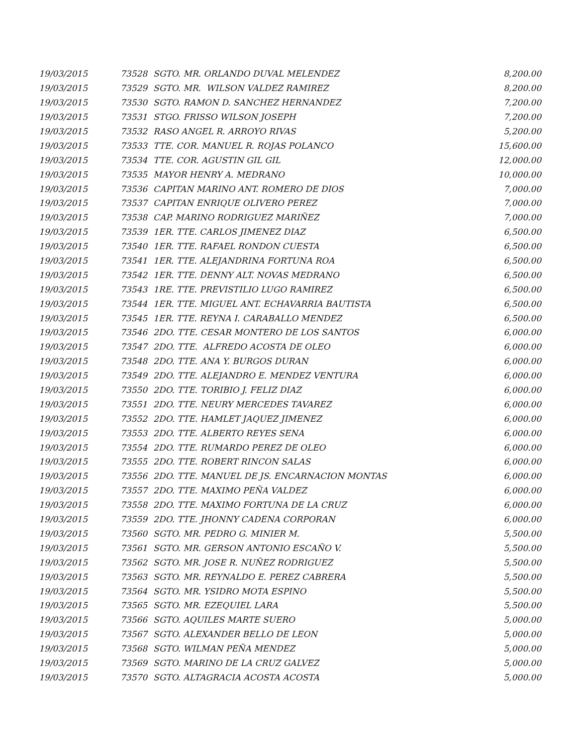| 19/03/2015 | 73528 | SGTO. MR. ORLANDO DUVAL MELENDEZ | 8,200.00 |
| 19/03/2015 | 73529 | SGTO. MR. WILSON VALDEZ RAMIREZ | 8,200.00 |
| 19/03/2015 | 73530 | SGTO. RAMON D. SANCHEZ HERNANDEZ | 7,200.00 |
| 19/03/2015 | 73531 | STGO. FRISSO WILSON JOSEPH | 7,200.00 |
| 19/03/2015 | 73532 | RASO ANGEL R. ARROYO RIVAS | 5,200.00 |
| 19/03/2015 | 73533 | TTE. COR. MANUEL R. ROJAS POLANCO | 15,600.00 |
| 19/03/2015 | 73534 | TTE. COR. AGUSTIN GIL GIL | 12,000.00 |
| 19/03/2015 | 73535 | MAYOR HENRY A. MEDRANO | 10,000.00 |
| 19/03/2015 | 73536 | CAPITAN MARINO ANT. ROMERO DE DIOS | 7,000.00 |
| 19/03/2015 | 73537 | CAPITAN ENRIQUE OLIVERO PEREZ | 7,000.00 |
| 19/03/2015 | 73538 | CAP. MARINO RODRIGUEZ MARIÑEZ | 7,000.00 |
| 19/03/2015 | 73539 | 1ER. TTE. CARLOS JIMENEZ DIAZ | 6,500.00 |
| 19/03/2015 | 73540 | 1ER. TTE. RAFAEL RONDON CUESTA | 6,500.00 |
| 19/03/2015 | 73541 | 1ER. TTE. ALEJANDRINA FORTUNA ROA | 6,500.00 |
| 19/03/2015 | 73542 | 1ER. TTE. DENNY ALT. NOVAS MEDRANO | 6,500.00 |
| 19/03/2015 | 73543 | 1RE. TTE. PREVISTILIO LUGO RAMIREZ | 6,500.00 |
| 19/03/2015 | 73544 | 1ER. TTE. MIGUEL ANT. ECHAVARRIA BAUTISTA | 6,500.00 |
| 19/03/2015 | 73545 | 1ER. TTE. REYNA I. CARABALLO MENDEZ | 6,500.00 |
| 19/03/2015 | 73546 | 2DO. TTE. CESAR MONTERO DE LOS SANTOS | 6,000.00 |
| 19/03/2015 | 73547 | 2DO. TTE. ALFREDO ACOSTA DE OLEO | 6,000.00 |
| 19/03/2015 | 73548 | 2DO. TTE. ANA Y. BURGOS DURAN | 6,000.00 |
| 19/03/2015 | 73549 | 2DO. TTE. ALEJANDRO E. MENDEZ VENTURA | 6,000.00 |
| 19/03/2015 | 73550 | 2DO. TTE. TORIBIO J. FELIZ DIAZ | 6,000.00 |
| 19/03/2015 | 73551 | 2DO. TTE. NEURY MERCEDES TAVAREZ | 6,000.00 |
| 19/03/2015 | 73552 | 2DO. TTE. HAMLET JAQUEZ JIMENEZ | 6,000.00 |
| 19/03/2015 | 73553 | 2DO. TTE. ALBERTO REYES SENA | 6,000.00 |
| 19/03/2015 | 73554 | 2DO. TTE. RUMARDO PEREZ DE OLEO | 6,000.00 |
| 19/03/2015 | 73555 | 2DO. TTE. ROBERT RINCON SALAS | 6,000.00 |
| 19/03/2015 | 73556 | 2DO. TTE. MANUEL DE JS. ENCARNACION MONTAS | 6,000.00 |
| 19/03/2015 | 73557 | 2DO. TTE. MAXIMO PEÑA VALDEZ | 6,000.00 |
| 19/03/2015 | 73558 | 2DO. TTE. MAXIMO FORTUNA DE LA CRUZ | 6,000.00 |
| 19/03/2015 | 73559 | 2DO. TTE. JHONNY CADENA CORPORAN | 6,000.00 |
| 19/03/2015 | 73560 | SGTO. MR. PEDRO G. MINIER M. | 5,500.00 |
| 19/03/2015 | 73561 | SGTO. MR. GERSON ANTONIO ESCAÑO V. | 5,500.00 |
| 19/03/2015 | 73562 | SGTO. MR. JOSE R. NUÑEZ RODRIGUEZ | 5,500.00 |
| 19/03/2015 | 73563 | SGTO. MR. REYNALDO E. PEREZ CABRERA | 5,500.00 |
| 19/03/2015 | 73564 | SGTO. MR. YSIDRO MOTA ESPINO | 5,500.00 |
| 19/03/2015 | 73565 | SGTO. MR. EZEQUIEL LARA | 5,500.00 |
| 19/03/2015 | 73566 | SGTO. AQUILES MARTE SUERO | 5,000.00 |
| 19/03/2015 | 73567 | SGTO. ALEXANDER BELLO DE LEON | 5,000.00 |
| 19/03/2015 | 73568 | SGTO. WILMAN PEÑA MENDEZ | 5,000.00 |
| 19/03/2015 | 73569 | SGTO. MARINO DE LA CRUZ GALVEZ | 5,000.00 |
| 19/03/2015 | 73570 | SGTO. ALTAGRACIA ACOSTA ACOSTA | 5,000.00 |